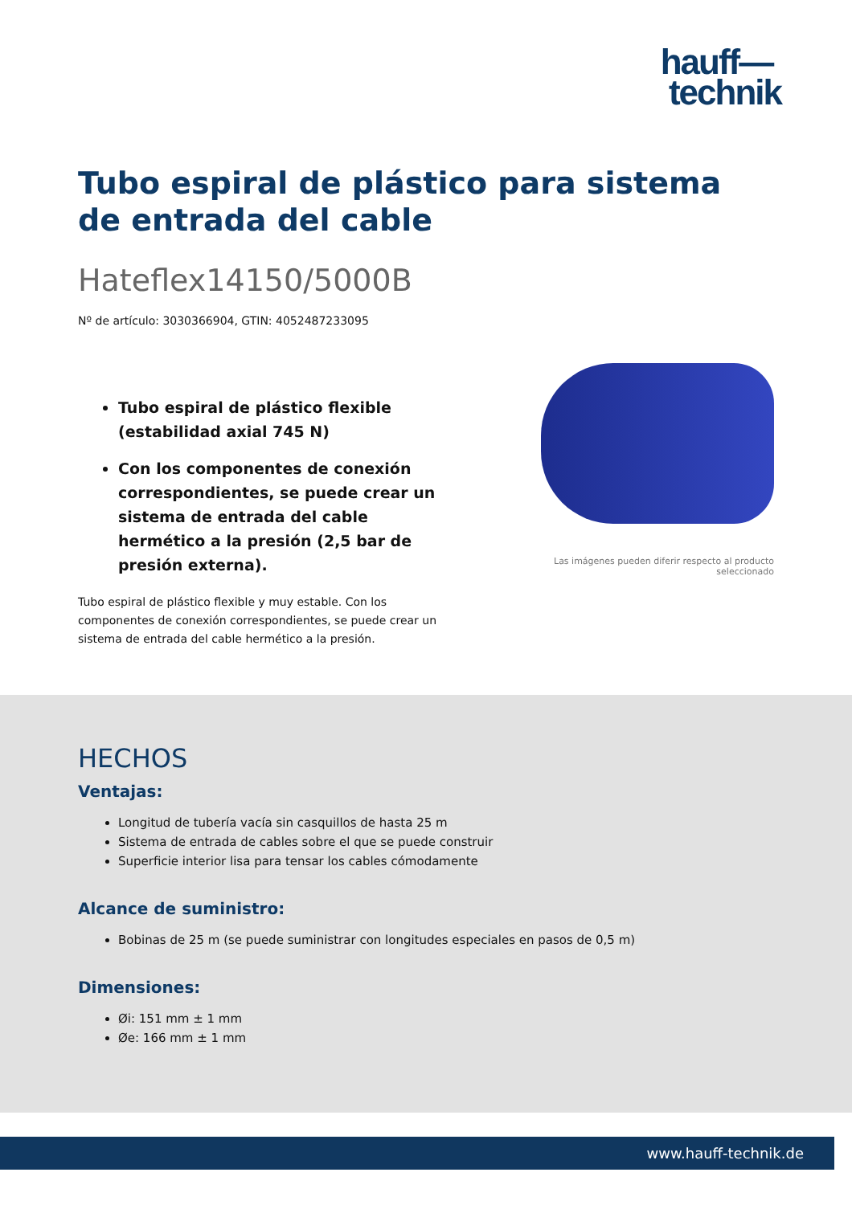hauff—
technik
Tubo espiral de plástico para sistema de entrada del cable
Hateflex14150/5000B
Nº de artículo: 3030366904, GTIN: 4052487233095
Tubo espiral de plástico flexible (estabilidad axial 745 N)
Con los componentes de conexión correspondientes, se puede crear un sistema de entrada del cable hermético a la presión (2,5 bar de presión externa).
Tubo espiral de plástico flexible y muy estable. Con los componentes de conexión correspondientes, se puede crear un sistema de entrada del cable hermético a la presión.
Las imágenes pueden diferir respecto al producto seleccionado
HECHOS
Ventajas:
Longitud de tubería vacía sin casquillos de hasta 25 m
Sistema de entrada de cables sobre el que se puede construir
Superficie interior lisa para tensar los cables cómodamente
Alcance de suministro:
Bobinas de 25 m (se puede suministrar con longitudes especiales en pasos de 0,5 m)
Dimensiones:
Øi: 151 mm ± 1 mm
Øe: 166 mm ± 1 mm
www.hauff-technik.de